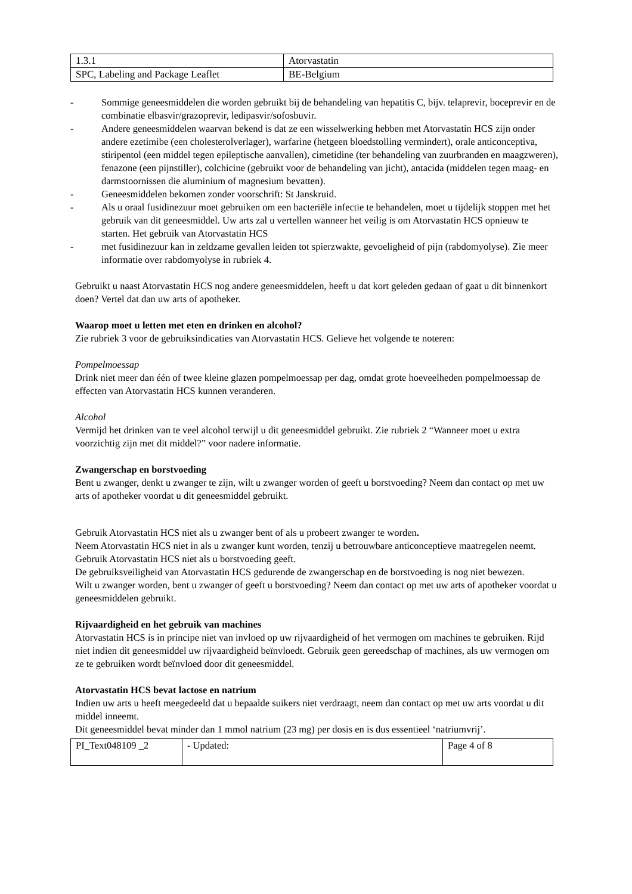| 1.3.1 | Atorvastatin |
| SPC, Labeling and Package Leaflet | BE-Belgium |
- Sommige geneesmiddelen die worden gebruikt bij de behandeling van hepatitis C, bijv. telaprevir, boceprevir en de combinatie elbasvir/grazoprevir, ledipasvir/sofosbuvir.
- Andere geneesmiddelen waarvan bekend is dat ze een wisselwerking hebben met Atorvastatin HCS zijn onder andere ezetimibe (een cholesterolverlager), warfarine (hetgeen bloedstolling vermindert), orale anticonceptiva, stiripentol (een middel tegen epileptische aanvallen), cimetidine (ter behandeling van zuurbranden en maagzweren), fenazone (een pijnstiller), colchicine (gebruikt voor de behandeling van jicht), antacida (middelen tegen maag- en darmstoornissen die aluminium of magnesium bevatten).
- Geneesmiddelen bekomen zonder voorschrift: St Janskruid.
- Als u oraal fusidinezuur moet gebruiken om een bacteriële infectie te behandelen, moet u tijdelijk stoppen met het gebruik van dit geneesmiddel. Uw arts zal u vertellen wanneer het veilig is om Atorvastatin HCS opnieuw te starten. Het gebruik van Atorvastatin HCS
- met fusidinezuur kan in zeldzame gevallen leiden tot spierzwakte, gevoeligheid of pijn (rabdomyolyse). Zie meer informatie over rabdomyolyse in rubriek 4.
Gebruikt u naast Atorvastatin HCS nog andere geneesmiddelen, heeft u dat kort geleden gedaan of gaat u dit binnenkort doen? Vertel dat dan uw arts of apotheker.
Waarop moet u letten met eten en drinken en alcohol?
Zie rubriek 3 voor de gebruiksindicaties van Atorvastatin HCS. Gelieve het volgende te noteren:
Pompelmoessap
Drink niet meer dan één of twee kleine glazen pompelmoessap per dag, omdat grote hoeveelheden pompelmoessap de effecten van Atorvastatin HCS kunnen veranderen.
Alcohol
Vermijd het drinken van te veel alcohol terwijl u dit geneesmiddel gebruikt. Zie rubriek 2 “Wanneer moet u extra voorzichtig zijn met dit middel?” voor nadere informatie.
Zwangerschap en borstvoeding
Bent u zwanger, denkt u zwanger te zijn, wilt u zwanger worden of geeft u borstvoeding? Neem dan contact op met uw arts of apotheker voordat u dit geneesmiddel gebruikt.
Gebruik Atorvastatin HCS niet als u zwanger bent of als u probeert zwanger te worden.
Neem Atorvastatin HCS niet in als u zwanger kunt worden, tenzij u betrouwbare anticonceptieve maatregelen neemt.
Gebruik Atorvastatin HCS niet als u borstvoeding geeft.
De gebruiksveiligheid van Atorvastatin HCS gedurende de zwangerschap en de borstvoeding is nog niet bewezen.
Wilt u zwanger worden, bent u zwanger of geeft u borstvoeding? Neem dan contact op met uw arts of apotheker voordat u geneesmiddelen gebruikt.
Rijvaardigheid en het gebruik van machines
Atorvastatin HCS is in principe niet van invloed op uw rijvaardigheid of het vermogen om machines te gebruiken. Rijd niet indien dit geneesmiddel uw rijvaardigheid beïnvloedt. Gebruik geen gereedschap of machines, als uw vermogen om ze te gebruiken wordt beïnvloed door dit geneesmiddel.
Atorvastatin HCS bevat lactose en natrium
Indien uw arts u heeft meegedeeld dat u bepaalde suikers niet verdraagt, neem dan contact op met uw arts voordat u dit middel inneemt.
Dit geneesmiddel bevat minder dan 1 mmol natrium (23 mg) per dosis en is dus essentieel ‘natriumvrij’.
| PI_Text048109 _2 | - Updated: | Page 4 of 8 |